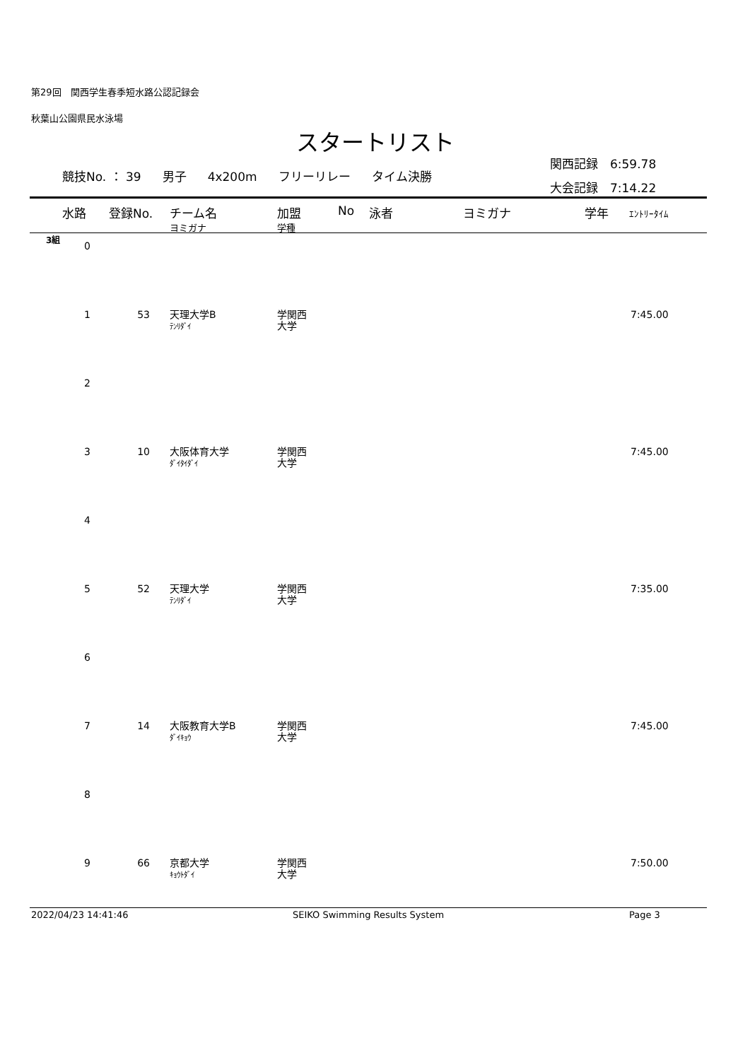第29回　関西学生春季短水路公認記録会
秋葉山公園県民水泳場
スタートリスト
関西記録　6:59.78
大会記録　7:14.22
競技No. ： 39 男子 4x200m フリーリレー タイム決勝
水路 登録No. チーム名 加盟 No 泳者 ヨミガナ 学年 ｴﾝﾄﾘｰﾀｲﾑ
ヨミガナ 学種
3組
| 0 | | | | |
| 1 | 53 | 天理大学B ﾃﾝﾘﾀﾞｲ | 学関西 大学 | 7:45.00 |
| 2 | | | | |
| 3 | 10 | 大阪体育大学 ﾀﾞｲﾀｲﾀﾞｲ | 学関西 大学 | 7:45.00 |
| 4 | | | | |
| 5 | 52 | 天理大学 ﾃﾝﾘﾀﾞｲ | 学関西 大学 | 7:35.00 |
| 6 | | | | |
| 7 | 14 | 大阪教育大学B ﾀﾞｲｷｮｳ | 学関西 大学 | 7:45.00 |
| 8 | | | | |
| 9 | 66 | 京都大学 ｷｮｳﾄﾀﾞｲ | 学関西 大学 | 7:50.00 |
2022/04/23 14:41:46 SEIKO Swimming Results System Page 3